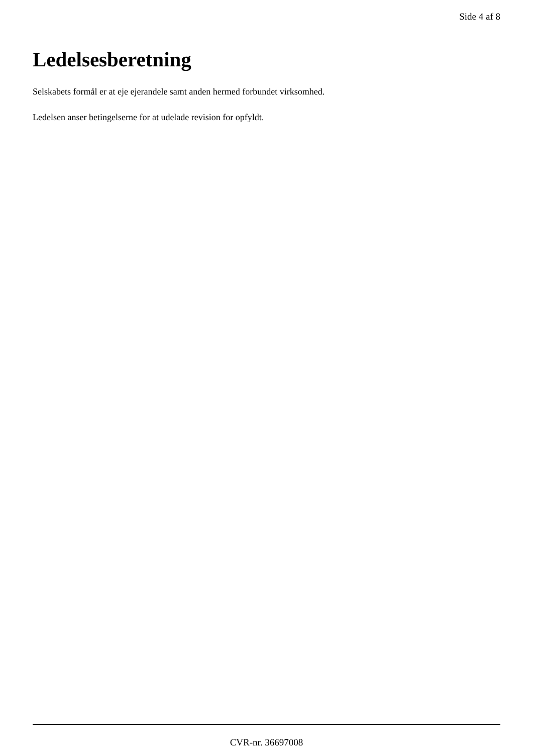Side 4 af 8
Ledelsesberetning
Selskabets formål er at eje ejerandele samt anden hermed forbundet virksomhed.
Ledelsen anser betingelserne for at udelade revision for opfyldt.
CVR-nr. 36697008